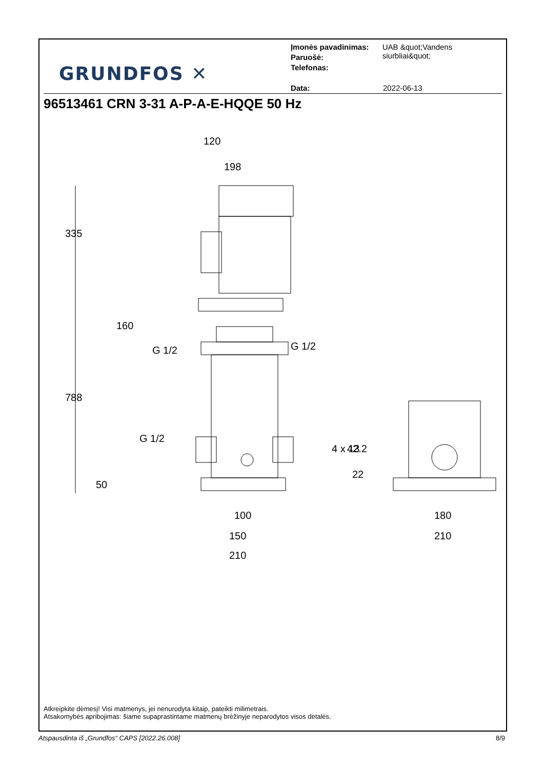GRUNDFOS ✕
Įmonės pavadinimas: UAB &quot;Vandens siurbliai&quot;
Paruošė:
Telefonas:
Data: 2022-06-13
96513461 CRN 3-31 A-P-A-E-HQQE 50 Hz
120
198
160
G 1/2
G 1/2
G 1/2
4 x 13
335
788
50
42.2
22
100
150
210
180
210
Atkreipkite dėmesį! Visi matmenys, jei nenurodyta kitaip, pateikti milimetrais.
Atsakomybės apribojimas: šiame supaprastintame matmenų brėžinyje neparodytos visos detalės.
Atspausdinta iš „Grundfos“ CAPS [2022.26.008] 8/9